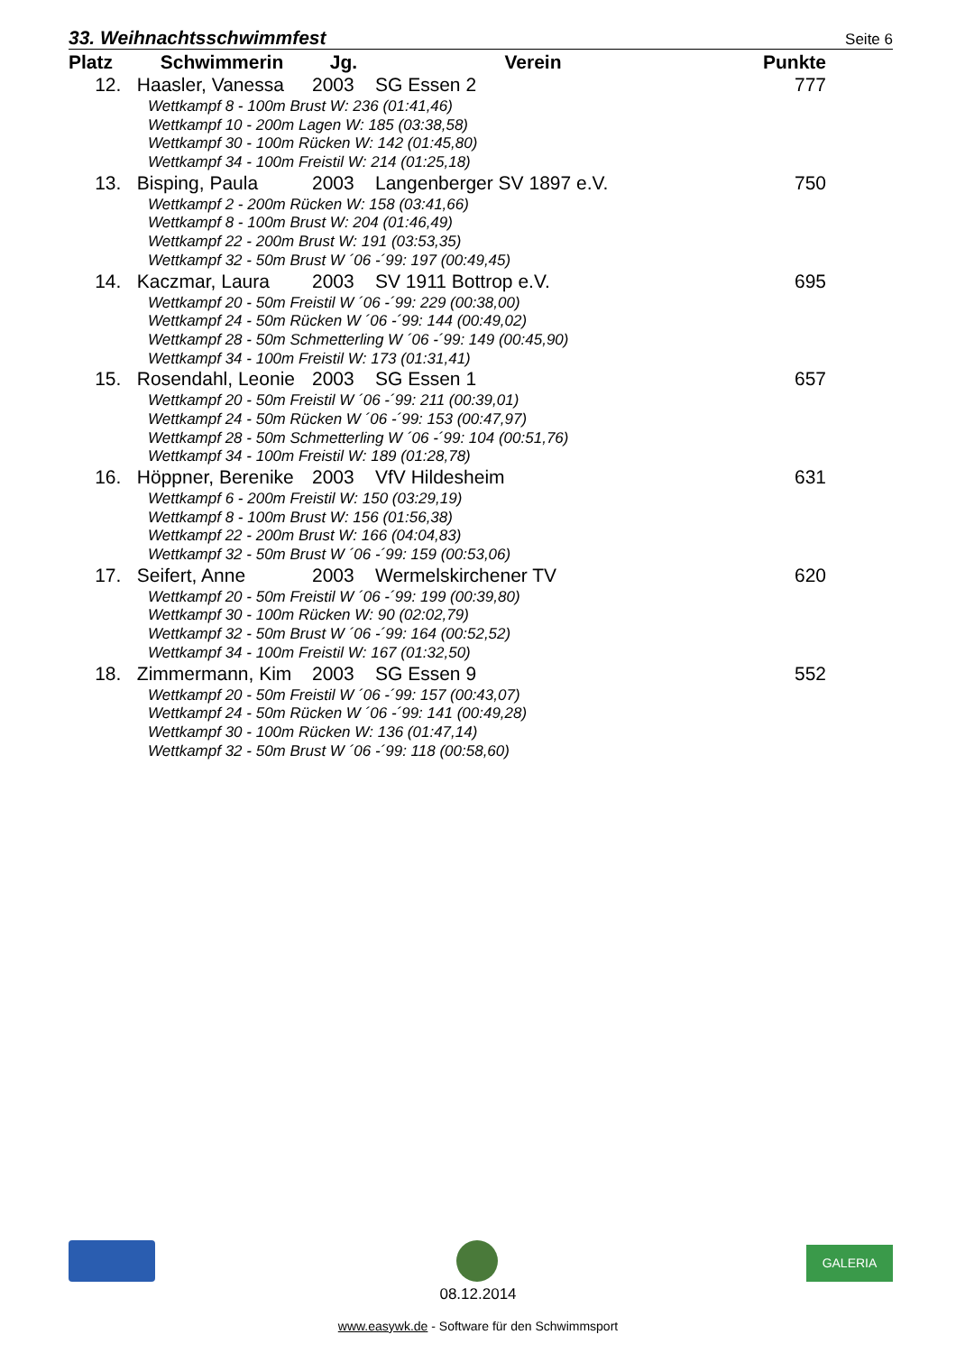33. Weihnachtsschwimmfest Seite 6
| Platz | Schwimmerin | Jg. | Verein | Punkte |
| --- | --- | --- | --- | --- |
| 12. | Haasler, Vanessa | 2003 | SG Essen 2 | 777 |
| Wettkampf 8 - 100m Brust W: 236 (01:41,46) | | | | |
| Wettkampf 10 - 200m Lagen W: 185 (03:38,58) | | | | |
| Wettkampf 30 - 100m Rücken W: 142 (01:45,80) | | | | |
| Wettkampf 34 - 100m Freistil W: 214 (01:25,18) | | | | |
| 13. | Bisping, Paula | 2003 | Langenberger SV 1897 e.V. | 750 |
| Wettkampf 2 - 200m Rücken W: 158 (03:41,66) | | | | |
| Wettkampf 8 - 100m Brust W: 204 (01:46,49) | | | | |
| Wettkampf 22 - 200m Brust W: 191 (03:53,35) | | | | |
| Wettkampf 32 - 50m Brust W ´06 -´99: 197 (00:49,45) | | | | |
| 14. | Kaczmar, Laura | 2003 | SV 1911 Bottrop e.V. | 695 |
| Wettkampf 20 - 50m Freistil W ´06 -´99: 229 (00:38,00) | | | | |
| Wettkampf 24 - 50m Rücken W ´06 -´99: 144 (00:49,02) | | | | |
| Wettkampf 28 - 50m Schmetterling W ´06 -´99: 149 (00:45,90) | | | | |
| Wettkampf 34 - 100m Freistil W: 173 (01:31,41) | | | | |
| 15. | Rosendahl, Leonie | 2003 | SG Essen 1 | 657 |
| Wettkampf 20 - 50m Freistil W ´06 -´99: 211 (00:39,01) | | | | |
| Wettkampf 24 - 50m Rücken W ´06 -´99: 153 (00:47,97) | | | | |
| Wettkampf 28 - 50m Schmetterling W ´06 -´99: 104 (00:51,76) | | | | |
| Wettkampf 34 - 100m Freistil W: 189 (01:28,78) | | | | |
| 16. | Höppner, Berenike | 2003 | VfV Hildesheim | 631 |
| Wettkampf 6 - 200m Freistil W: 150 (03:29,19) | | | | |
| Wettkampf 8 - 100m Brust W: 156 (01:56,38) | | | | |
| Wettkampf 22 - 200m Brust W: 166 (04:04,83) | | | | |
| Wettkampf 32 - 50m Brust W ´06 -´99: 159 (00:53,06) | | | | |
| 17. | Seifert, Anne | 2003 | Wermelskirchener TV | 620 |
| Wettkampf 20 - 50m Freistil W ´06 -´99: 199 (00:39,80) | | | | |
| Wettkampf 30 - 100m Rücken W: 90 (02:02,79) | | | | |
| Wettkampf 32 - 50m Brust W ´06 -´99: 164 (00:52,52) | | | | |
| Wettkampf 34 - 100m Freistil W: 167 (01:32,50) | | | | |
| 18. | Zimmermann, Kim | 2003 | SG Essen 9 | 552 |
| Wettkampf 20 - 50m Freistil W ´06 -´99: 157 (00:43,07) | | | | |
| Wettkampf 24 - 50m Rücken W ´06 -´99: 141 (00:49,28) | | | | |
| Wettkampf 30 - 100m Rücken W: 136 (01:47,14) | | | | |
| Wettkampf 32 - 50m Brust W ´06 -´99: 118 (00:58,60) | | | | |
GALERIA
08.12.2014
www.easywk.de - Software für den Schwimmsport